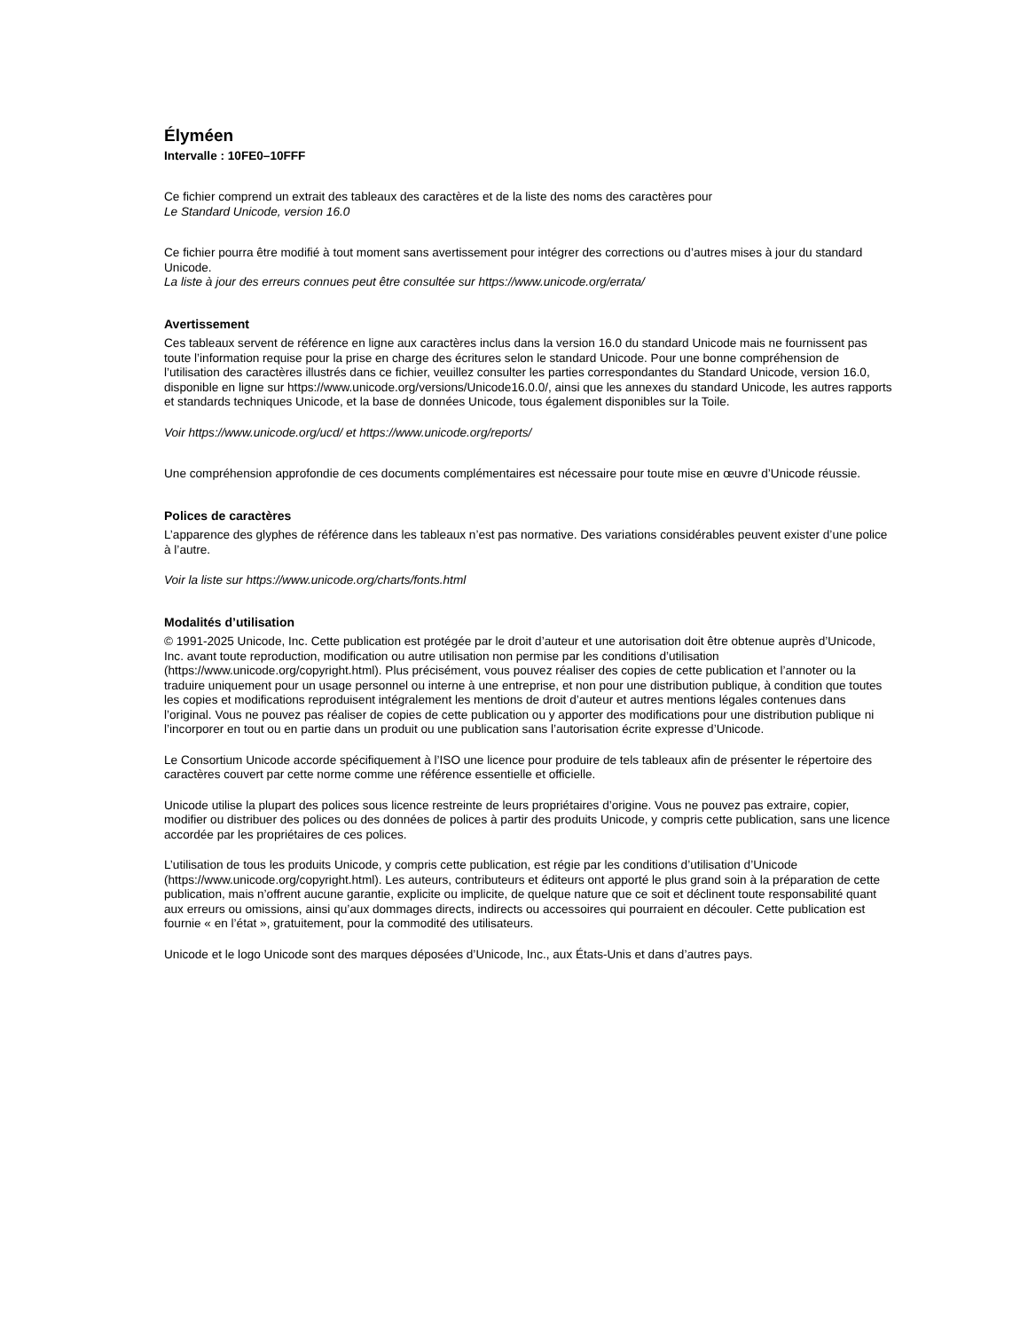Élyméen
Intervalle : 10FE0–10FFF
Ce fichier comprend un extrait des tableaux des caractères et de la liste des noms des caractères pour
Le Standard Unicode, version 16.0
Ce fichier pourra être modifié à tout moment sans avertissement pour intégrer des corrections ou d’autres mises à jour du standard Unicode.
La liste à jour des erreurs connues peut être consultée sur https://www.unicode.org/errata/
Avertissement
Ces tableaux servent de référence en ligne aux caractères inclus dans la version 16.0 du standard Unicode mais ne fournissent pas toute l’information requise pour la prise en charge des écritures selon le standard Unicode. Pour une bonne compréhension de l’utilisation des caractères illustrés dans ce fichier, veuillez consulter les parties correspondantes du Standard Unicode, version 16.0, disponible en ligne sur https://www.unicode.org/versions/Unicode16.0.0/, ainsi que les annexes du standard Unicode, les autres rapports et standards techniques Unicode, et la base de données Unicode, tous également disponibles sur la Toile.
Voir https://www.unicode.org/ucd/ et https://www.unicode.org/reports/
Une compréhension approfondie de ces documents complémentaires est nécessaire pour toute mise en œuvre d’Unicode réussie.
Polices de caractères
L’apparence des glyphes de référence dans les tableaux n’est pas normative. Des variations considérables peuvent exister d’une police à l’autre.
Voir la liste sur https://www.unicode.org/charts/fonts.html
Modalités d’utilisation
© 1991-2025 Unicode, Inc. Cette publication est protégée par le droit d’auteur et une autorisation doit être obtenue auprès d’Unicode, Inc. avant toute reproduction, modification ou autre utilisation non permise par les conditions d’utilisation (https://www.unicode.org/copyright.html). Plus précisément, vous pouvez réaliser des copies de cette publication et l’annoter ou la traduire uniquement pour un usage personnel ou interne à une entreprise, et non pour une distribution publique, à condition que toutes les copies et modifications reproduisent intégralement les mentions de droit d’auteur et autres mentions légales contenues dans l’original. Vous ne pouvez pas réaliser de copies de cette publication ou y apporter des modifications pour une distribution publique ni l’incorporer en tout ou en partie dans un produit ou une publication sans l’autorisation écrite expresse d’Unicode.
Le Consortium Unicode accorde spécifiquement à l’ISO une licence pour produire de tels tableaux afin de présenter le répertoire des caractères couvert par cette norme comme une référence essentielle et officielle.
Unicode utilise la plupart des polices sous licence restreinte de leurs propriétaires d’origine. Vous ne pouvez pas extraire, copier, modifier ou distribuer des polices ou des données de polices à partir des produits Unicode, y compris cette publication, sans une licence accordée par les propriétaires de ces polices.
L’utilisation de tous les produits Unicode, y compris cette publication, est régie par les conditions d’utilisation d’Unicode (https://www.unicode.org/copyright.html). Les auteurs, contributeurs et éditeurs ont apporté le plus grand soin à la préparation de cette publication, mais n’offrent aucune garantie, explicite ou implicite, de quelque nature que ce soit et déclinent toute responsabilité quant aux erreurs ou omissions, ainsi qu’aux dommages directs, indirects ou accessoires qui pourraient en découler. Cette publication est fournie « en l’état », gratuitement, pour la commodité des utilisateurs.
Unicode et le logo Unicode sont des marques déposées d’Unicode, Inc., aux États-Unis et dans d’autres pays.